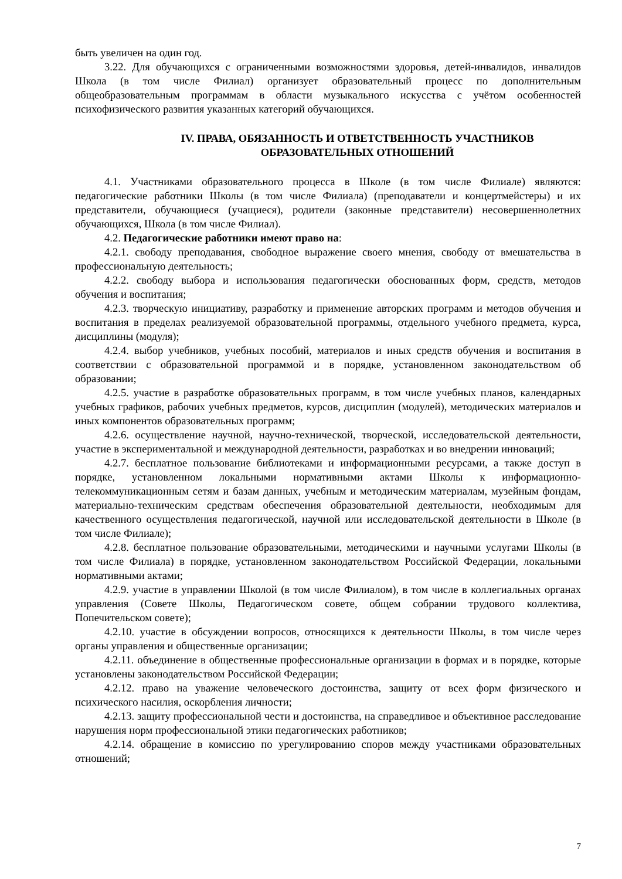быть увеличен на один год.
3.22. Для обучающихся с ограниченными возможностями здоровья, детей-инвалидов, инвалидов Школа (в том числе Филиал) организует образовательный процесс по дополнительным общеобразовательным программам в области музыкального искусства с учётом особенностей психофизического развития указанных категорий обучающихся.
IV. ПРАВА, ОБЯЗАННОСТЬ И ОТВЕТСТВЕННОСТЬ УЧАСТНИКОВ
ОБРАЗОВАТЕЛЬНЫХ ОТНОШЕНИЙ
4.1. Участниками образовательного процесса в Школе (в том числе Филиале) являются: педагогические работники Школы (в том числе Филиала) (преподаватели и концертмейстеры) и их представители, обучающиеся (учащиеся), родители (законные представители) несовершеннолетних обучающихся, Школа (в том числе Филиал).
4.2. Педагогические работники имеют право на:
4.2.1. свободу преподавания, свободное выражение своего мнения, свободу от вмешательства в профессиональную деятельность;
4.2.2. свободу выбора и использования педагогически обоснованных форм, средств, методов обучения и воспитания;
4.2.3. творческую инициативу, разработку и применение авторских программ и методов обучения и воспитания в пределах реализуемой образовательной программы, отдельного учебного предмета, курса, дисциплины (модуля);
4.2.4. выбор учебников, учебных пособий, материалов и иных средств обучения и воспитания в соответствии с образовательной программой и в порядке, установленном законодательством об образовании;
4.2.5. участие в разработке образовательных программ, в том числе учебных планов, календарных учебных графиков, рабочих учебных предметов, курсов, дисциплин (модулей), методических материалов и иных компонентов образовательных программ;
4.2.6. осуществление научной, научно-технической, творческой, исследовательской деятельности, участие в экспериментальной и международной деятельности, разработках и во внедрении инноваций;
4.2.7. бесплатное пользование библиотеками и информационными ресурсами, а также доступ в порядке, установленном локальными нормативными актами Школы к информационно-телекоммуникационным сетям и базам данных, учебным и методическим материалам, музейным фондам, материально-техническим средствам обеспечения образовательной деятельности, необходимым для качественного осуществления педагогической, научной или исследовательской деятельности в Школе (в том числе Филиале);
4.2.8. бесплатное пользование образовательными, методическими и научными услугами Школы (в том числе Филиала) в порядке, установленном законодательством Российской Федерации, локальными нормативными актами;
4.2.9. участие в управлении Школой (в том числе Филиалом), в том числе в коллегиальных органах управления (Совете Школы, Педагогическом совете, общем собрании трудового коллектива, Попечительском совете);
4.2.10. участие в обсуждении вопросов, относящихся к деятельности Школы, в том числе через органы управления и общественные организации;
4.2.11. объединение в общественные профессиональные организации в формах и в порядке, которые установлены законодательством Российской Федерации;
4.2.12. право на уважение человеческого достоинства, защиту от всех форм физического и психического насилия, оскорбления личности;
4.2.13. защиту профессиональной чести и достоинства, на справедливое и объективное расследование нарушения норм профессиональной этики педагогических работников;
4.2.14. обращение в комиссию по урегулированию споров между участниками образовательных отношений;
7